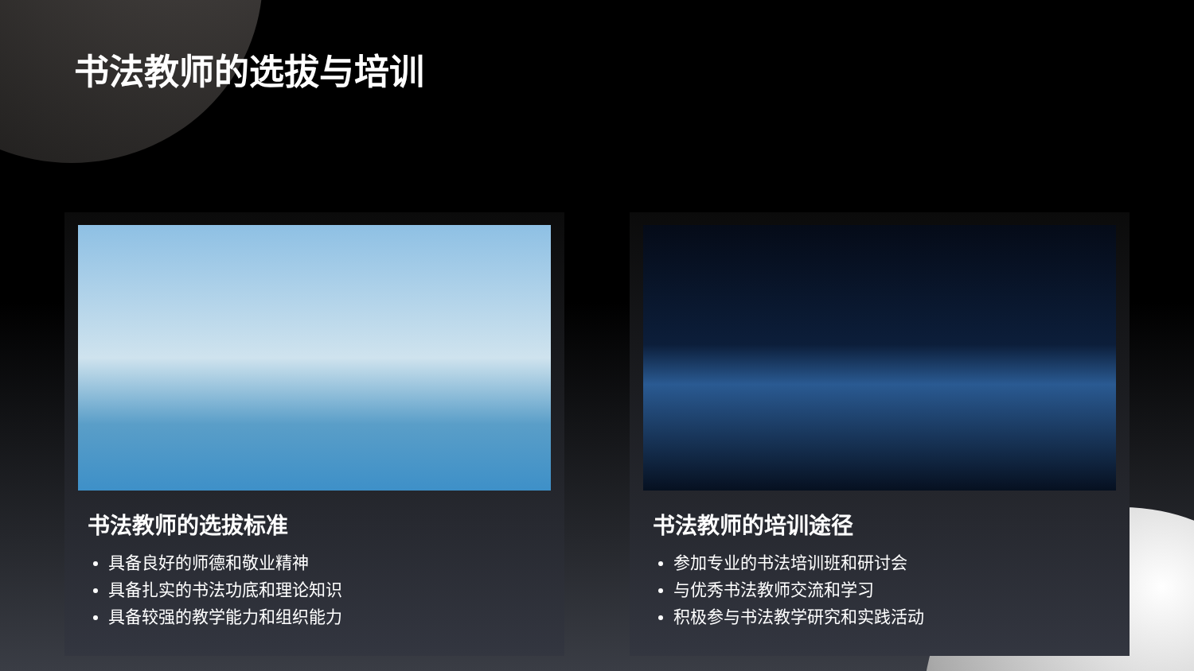书法教师的选拔与培训
书法教师的选拔标准
具备良好的师德和敬业精神
具备扎实的书法功底和理论知识
具备较强的教学能力和组织能力
书法教师的培训途径
参加专业的书法培训班和研讨会
与优秀书法教师交流和学习
积极参与书法教学研究和实践活动